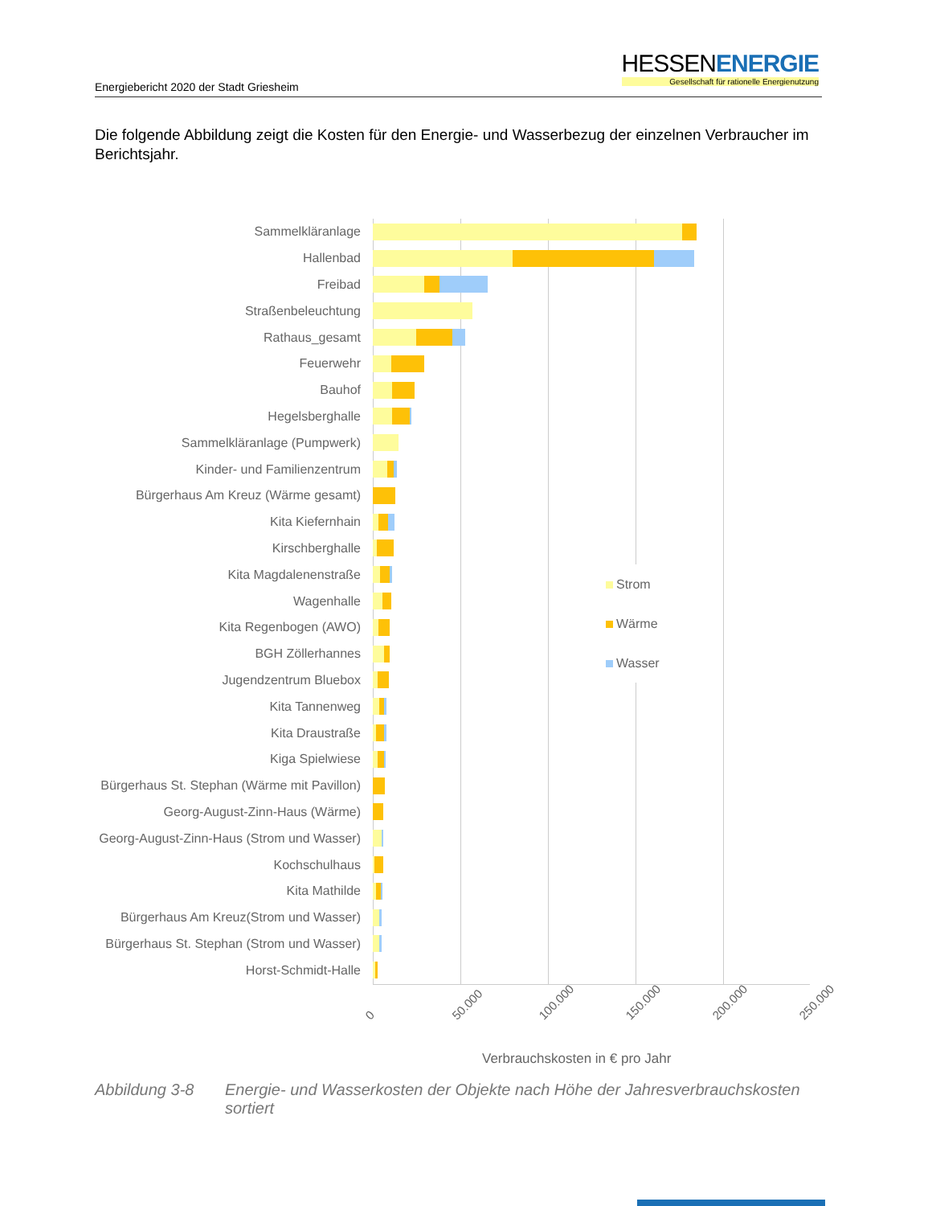Energiebericht 2020 der Stadt Griesheim
HESSENENERGIE
Gesellschaft für rationelle Energienutzung
Die folgende Abbildung zeigt die Kosten für den Energie- und Wasserbezug der einzelnen Verbraucher im Berichtsjahr.
Sammelkläranlage
Hallenbad
Freibad
Straßenbeleuchtung
Rathaus_gesamt
Feuerwehr
Bauhof
Hegelsberghalle
Sammelkläranlage (Pumpwerk)
Kinder- und Familienzentrum
Bürgerhaus Am Kreuz (Wärme gesamt)
Kita Kiefernhain
Kirschberghalle
Kita Magdalenenstraße
Wagenhalle
Kita Regenbogen (AWO)
BGH Zöllerhannes
Jugendzentrum Bluebox
Kita Tannenweg
Kita Draustraße
Kiga Spielwiese
Bürgerhaus St. Stephan (Wärme mit Pavillon)
Georg-August-Zinn-Haus (Wärme)
Georg-August-Zinn-Haus (Strom und Wasser)
Kochschulhaus
Kita Mathilde
Bürgerhaus Am Kreuz(Strom und Wasser)
Bürgerhaus St. Stephan (Strom und Wasser)
Horst-Schmidt-Halle
Strom
Wärme
Wasser
0 50.000 100.000 150.000 200.000 250.000
Verbrauchskosten in € pro Jahr
Abbildung 3-8 Energie- und Wasserkosten der Objekte nach Höhe der Jahresverbrauchskosten sortiert